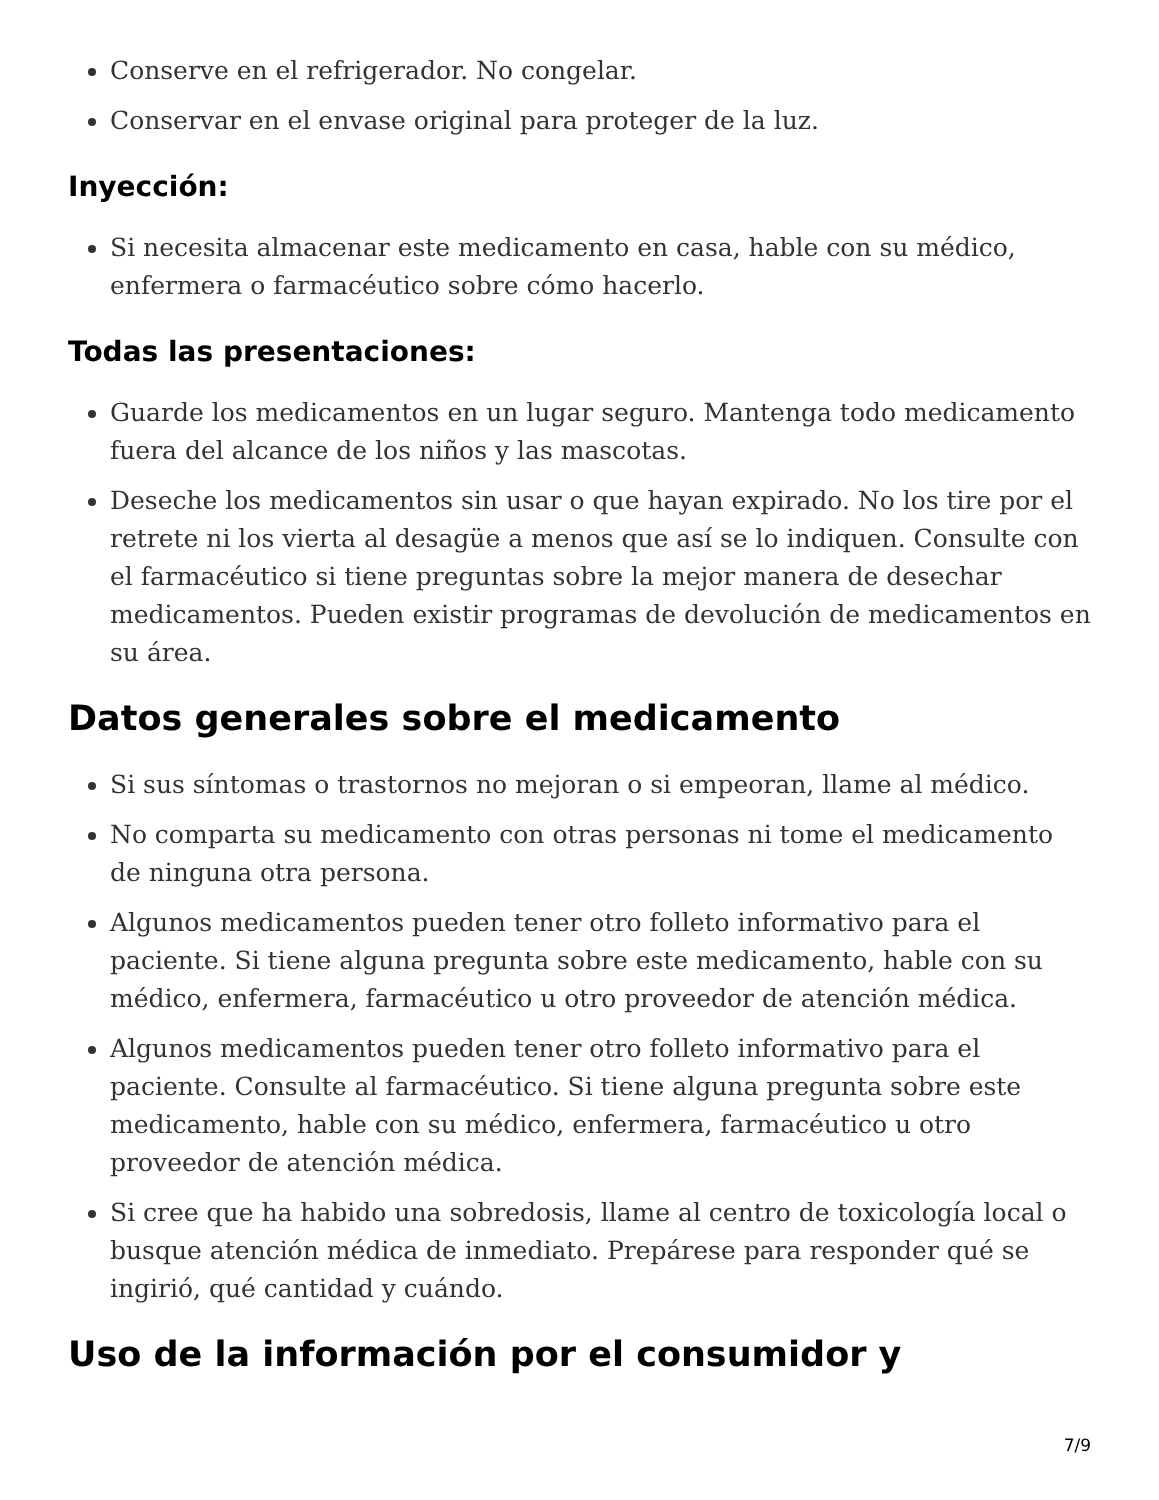Conserve en el refrigerador. No congelar.
Conservar en el envase original para proteger de la luz.
Inyección:
Si necesita almacenar este medicamento en casa, hable con su médico, enfermera o farmacéutico sobre cómo hacerlo.
Todas las presentaciones:
Guarde los medicamentos en un lugar seguro. Mantenga todo medicamento fuera del alcance de los niños y las mascotas.
Deseche los medicamentos sin usar o que hayan expirado. No los tire por el retrete ni los vierta al desagüe a menos que así se lo indiquen. Consulte con el farmacéutico si tiene preguntas sobre la mejor manera de desechar medicamentos. Pueden existir programas de devolución de medicamentos en su área.
Datos generales sobre el medicamento
Si sus síntomas o trastornos no mejoran o si empeoran, llame al médico.
No comparta su medicamento con otras personas ni tome el medicamento de ninguna otra persona.
Algunos medicamentos pueden tener otro folleto informativo para el paciente. Si tiene alguna pregunta sobre este medicamento, hable con su médico, enfermera, farmacéutico u otro proveedor de atención médica.
Algunos medicamentos pueden tener otro folleto informativo para el paciente. Consulte al farmacéutico. Si tiene alguna pregunta sobre este medicamento, hable con su médico, enfermera, farmacéutico u otro proveedor de atención médica.
Si cree que ha habido una sobredosis, llame al centro de toxicología local o busque atención médica de inmediato. Prepárese para responder qué se ingirió, qué cantidad y cuándo.
Uso de la información por el consumidor y
7/9